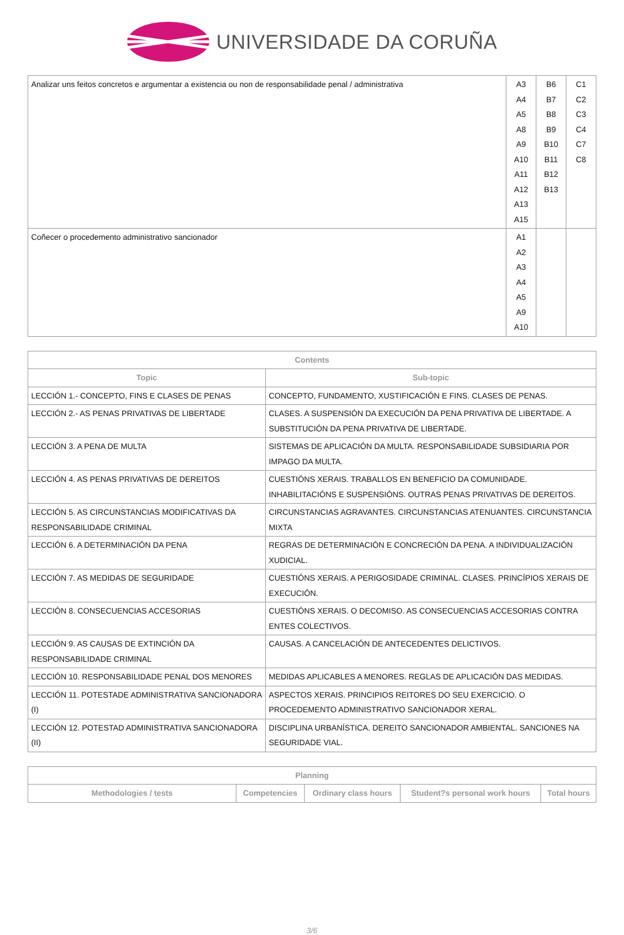UNIVERSIDADE DA CORUÑA
| Analizar uns feitos concretos e argumentar a existencia ou non de responsabilidade penal / administrativa | A3 A4 A5 A8 A9 A10 A11 A12 A13 A15 | B6 B7 B8 B9 B10 B11 B12 B13 | C1 C2 C3 C4 C7 C8 |
| Coñecer o procedemento administrativo sancionador | A1 A2 A3 A4 A5 A9 A10 | | |
| Contents | |
| --- | --- |
| Topic | Sub-topic |
| LECCIÓN 1.- CONCEPTO, FINS E CLASES DE PENAS | CONCEPTO, FUNDAMENTO, XUSTIFICACIÓN E FINS. CLASES DE PENAS. |
| LECCIÓN 2.- AS PENAS PRIVATIVAS DE LIBERTADE | CLASES. A SUSPENSIÓN DA EXECUCIÓN DA PENA PRIVATIVA DE LIBERTADE. A SUBSTITUCIÓN DA PENA PRIVATIVA DE LIBERTADE. |
| LECCIÓN 3. A PENA DE MULTA | SISTEMAS DE APLICACIÓN DA MULTA. RESPONSABILIDADE SUBSIDIARIA POR IMPAGO DA MULTA. |
| LECCIÓN 4. AS PENAS PRIVATIVAS DE DEREITOS | CUESTIÓNS XERAIS. TRABALLOS EN BENEFICIO DA COMUNIDADE. INHABILITACIÓNS E SUSPENSIÓNS. OUTRAS PENAS PRIVATIVAS DE DEREITOS. |
| LECCIÓN 5. AS CIRCUNSTANCIAS MODIFICATIVAS DA RESPONSABILIDADE CRIMINAL | CIRCUNSTANCIAS AGRAVANTES. CIRCUNSTANCIAS ATENUANTES. CIRCUNSTANCIA MIXTA |
| LECCIÓN 6. A DETERMINACIÓN DA PENA | REGRAS DE DETERMINACIÓN E CONCRECIÓN DA PENA. A INDIVIDUALIZACIÓN XUDICIAL. |
| LECCIÓN 7. AS MEDIDAS DE SEGURIDADE | CUESTIÓNS XERAIS. A PERIGOSIDADE CRIMINAL. CLASES. PRINCÍPIOS XERAIS DE EXECUCIÓN. |
| LECCIÓN 8. CONSECUENCIAS ACCESORIAS | CUESTIÓNS XERAIS. O DECOMISO. AS CONSECUENCIAS ACCESORIAS CONTRA ENTES COLECTIVOS. |
| LECCIÓN 9. AS CAUSAS DE EXTINCIÓN DA RESPONSABILIDADE CRIMINAL | CAUSAS. A CANCELACIÓN DE ANTECEDENTES DELICTIVOS. |
| LECCIÓN 10. RESPONSABILIDADE PENAL DOS MENORES | MEDIDAS APLICABLES A MENORES. REGLAS DE APLICACIÓN DAS MEDIDAS. |
| LECCIÓN 11. POTESTADE ADMINISTRATIVA SANCIONADORA (I) | ASPECTOS XERAIS. PRINCIPIOS REITORES DO SEU EXERCICIO. O PROCEDEMENTO ADMINISTRATIVO SANCIONADOR XERAL. |
| LECCIÓN 12. POTESTAD ADMINISTRATIVA SANCIONADORA (II) | DISCIPLINA URBANÍSTICA. DEREITO SANCIONADOR AMBIENTAL. SANCIONES NA SEGURIDADE VIAL. |
| Planning | | | | |
| --- | --- | --- | --- | --- |
| Methodologies / tests | Competencies | Ordinary class hours | Student?s personal work hours | Total hours |
3/6